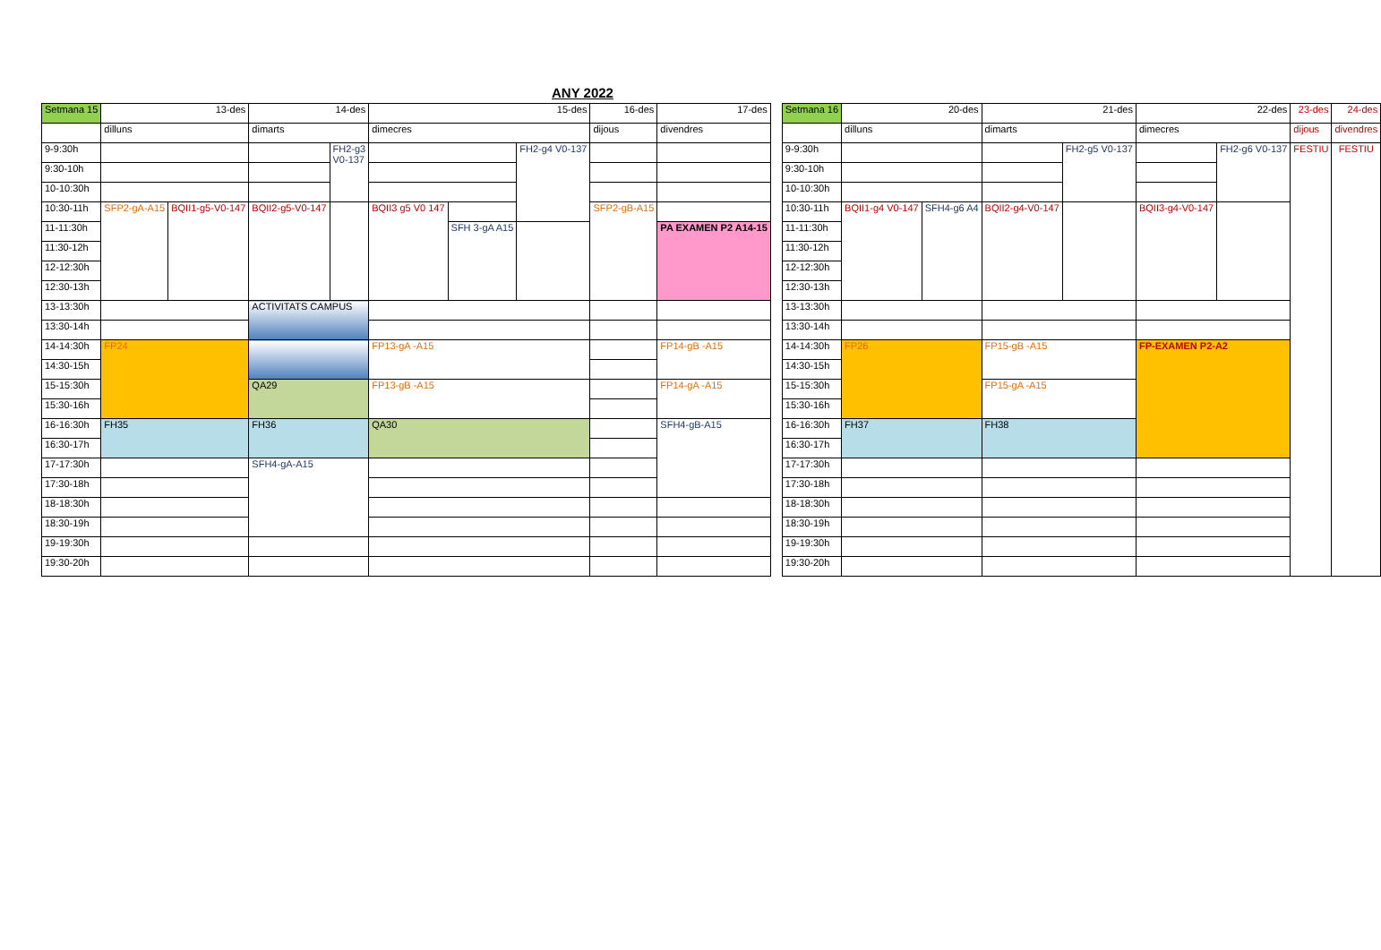ANY 2022
| Setmana 15 | 13-des | | 14-des | | 15-des | | | 16-des | 17-des |
| --- | --- | --- | --- | --- | --- | --- | --- | --- | --- |
| | dilluns | | dimarts | | dimecres | | | dijous | divendres |
| 9-9:30h | | | | FH2-g3 V0-137 | | | FH2-g4 V0-137 | | |
| 9:30-10h | | | | | | | | | |
| 10-10:30h | | | | | | | | | |
| 10:30-11h | SFP2-gA-A15 | BQII1-g5-V0-147 | BQII2-g5-V0-147 | | BQII3 g5 V0 147 | | | SFP2-gB-A15 | |
| 11-11:30h | | | | | | SFH 3-gA A15 | | | PA EXAMEN P2 A14-15 |
| 11:30-12h | | | | | | | | | |
| 12-12:30h | | | | | | | | | |
| 12:30-13h | | | | | | | | | |
| 13-13:30h | | | ACTIVITATS CAMPUS | | | | | | |
| 13:30-14h | | | | | | | | | |
| 14-14:30h | FP24 | | | | FP13-gA -A15 | | | | FP14-gB -A15 |
| 14:30-15h | | | | | | | | | |
| 15-15:30h | | | QA29 | | FP13-gB -A15 | | | | FP14-gA -A15 |
| 15:30-16h | | | | | | | | | |
| 16-16:30h | FH35 | | FH36 | | QA30 | | | | SFH4-gB-A15 |
| 16:30-17h | | | | | | | | | |
| 17-17:30h | | | SFH4-gA-A15 | | | | | | |
| 17:30-18h | | | | | | | | | |
| 18-18:30h | | | | | | | | | |
| 18:30-19h | | | | | | | | | |
| 19-19:30h | | | | | | | | | |
| 19:30-20h | | | | | | | | | |
| Setmana 16 | 20-des | | 21-des | | 22-des | | 23-des | 24-des |
| --- | --- | --- | --- | --- | --- | --- | --- | --- |
| | dilluns | | dimarts | | dimecres | | dijous | divendres |
| 9-9:30h | | | | FH2-g5 V0-137 | | FH2-g6 V0-137 | FESTIU | FESTIU |
| 9:30-10h | | | | | | | | |
| 10-10:30h | | | | | | | | |
| 10:30-11h | BQII1-g4 V0-147 | SFH4-g6 A4 | BQII2-g4-V0-147 | | BQII3-g4-V0-147 | | | |
| 11-11:30h | | | | | | | | |
| 11:30-12h | | | | | | | | |
| 12-12:30h | | | | | | | | |
| 12:30-13h | | | | | | | | |
| 13-13:30h | | | | | | | | |
| 13:30-14h | | | | | | | | |
| 14-14:30h | FP26 | | FP15-gB -A15 | | FP-EXAMEN P2-A2 | | | |
| 14:30-15h | | | | | | | | |
| 15-15:30h | | | FP15-gA -A15 | | | | | |
| 15:30-16h | | | | | | | | |
| 16-16:30h | FH37 | | FH38 | | | | | |
| 16:30-17h | | | | | | | | |
| 17-17:30h | | | | | | | | |
| 17:30-18h | | | | | | | | |
| 18-18:30h | | | | | | | | |
| 18:30-19h | | | | | | | | |
| 19-19:30h | | | | | | | | |
| 19:30-20h | | | | | | | | |